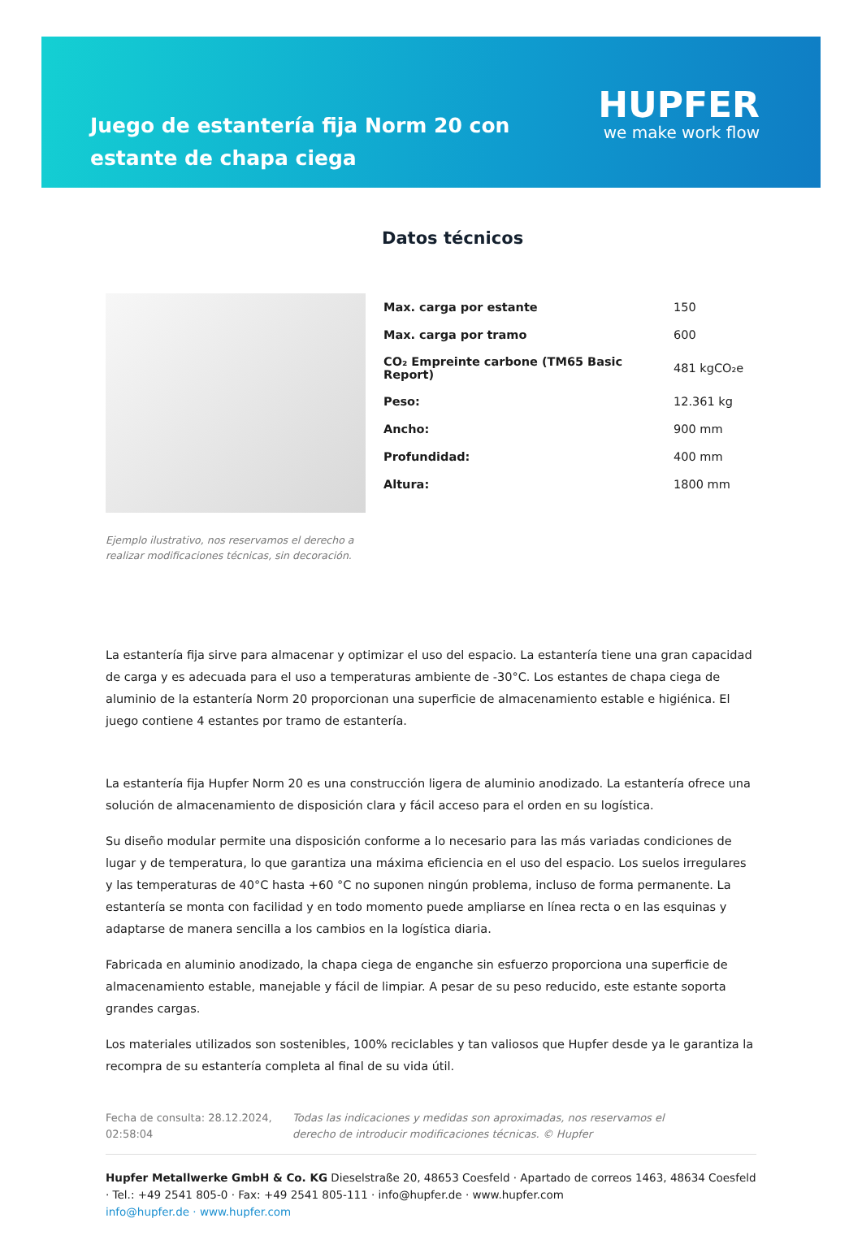Juego de estantería fija Norm 20 con estante de chapa ciega
HUPFER
we make work flow
Ejemplo ilustrativo, nos reservamos el derecho a realizar modificaciones técnicas, sin decoración.
Datos técnicos
| Max. carga por estante | 150 |
| Max. carga por tramo | 600 |
| CO₂ Empreinte carbone (TM65 Basic Report) | 481 kgCO₂e |
| Peso: | 12.361 kg |
| Ancho: | 900 mm |
| Profundidad: | 400 mm |
| Altura: | 1800 mm |
La estantería fija sirve para almacenar y optimizar el uso del espacio. La estantería tiene una gran capacidad de carga y es adecuada para el uso a temperaturas ambiente de -30°C. Los estantes de chapa ciega de aluminio de la estantería Norm 20 proporcionan una superficie de almacenamiento estable e higiénica. El juego contiene 4 estantes por tramo de estantería.
La estantería fija Hupfer Norm 20 es una construcción ligera de aluminio anodizado. La estantería ofrece una solución de almacenamiento de disposición clara y fácil acceso para el orden en su logística.
Su diseño modular permite una disposición conforme a lo necesario para las más variadas condiciones de lugar y de temperatura, lo que garantiza una máxima eficiencia en el uso del espacio. Los suelos irregulares y las temperaturas de 40°C hasta +60 °C no suponen ningún problema, incluso de forma permanente. La estantería se monta con facilidad y en todo momento puede ampliarse en línea recta o en las esquinas y adaptarse de manera sencilla a los cambios en la logística diaria.
Fabricada en aluminio anodizado, la chapa ciega de enganche sin esfuerzo proporciona una superficie de almacenamiento estable, manejable y fácil de limpiar. A pesar de su peso reducido, este estante soporta grandes cargas.
Los materiales utilizados son sostenibles, 100% reciclables y tan valiosos que Hupfer desde ya le garantiza la recompra de su estantería completa al final de su vida útil.
Fecha de consulta: 28.12.2024, 02:58:04
Todas las indicaciones y medidas son aproximadas, nos reservamos el derecho de introducir modificaciones técnicas. © Hupfer
Hupfer Metallwerke GmbH & Co. KG Dieselstraße 20, 48653 Coesfeld · Apartado de correos 1463, 48634 Coesfeld · Tel.: +49 2541 805-0 · Fax: +49 2541 805-111 · info@hupfer.de · www.hupfer.com
info@hupfer.de · www.hupfer.com